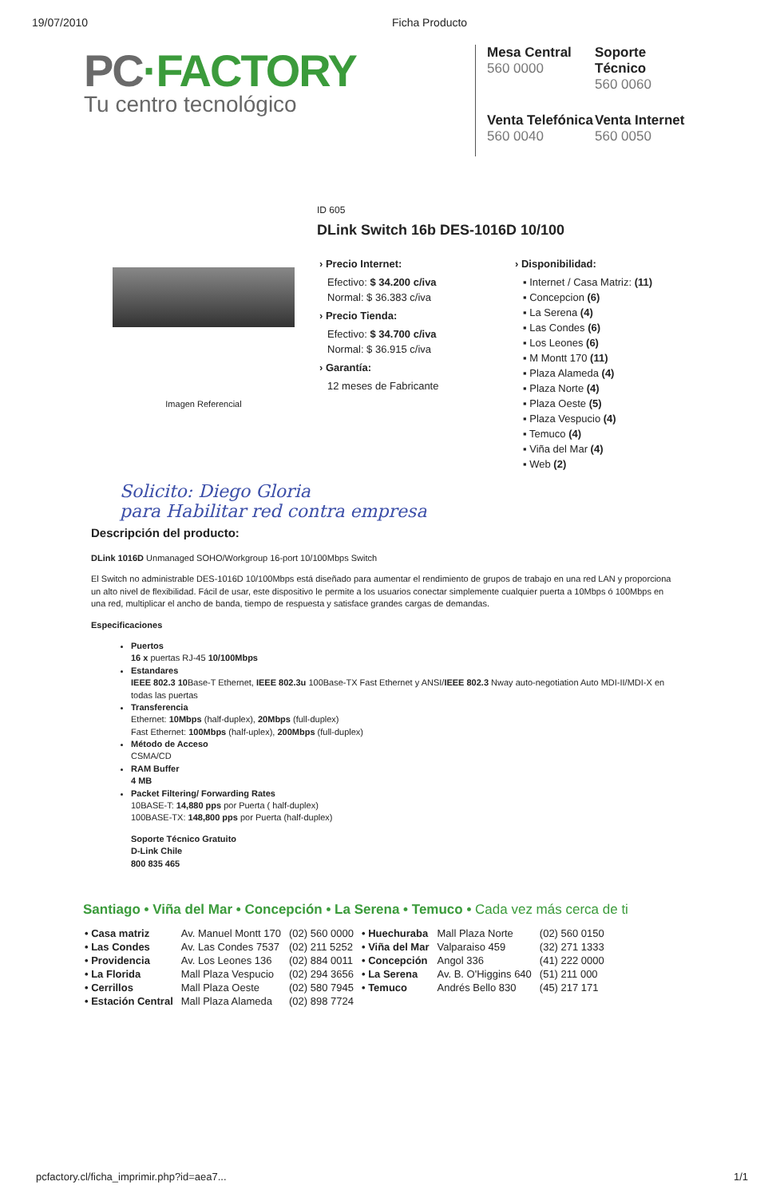19/07/2010 Ficha Producto
PC·FACTORY
Tu centro tecnológico
Mesa Central
560 0000
Soporte Técnico
560 0060
Venta Telefónica
560 0040
Venta Internet
560 0050
ID 605
DLink Switch 16b DES-1016D 10/100
Imagen Referencial
› Precio Internet:
Efectivo: $ 34.200 c/iva
Normal: $ 36.383 c/iva
› Precio Tienda:
Efectivo: $ 34.700 c/iva
Normal: $ 36.915 c/iva
› Garantía:
12 meses de Fabricante
› Disponibilidad:
▪ Internet / Casa Matriz: (11)
▪ Concepcion (6)
▪ La Serena (4)
▪ Las Condes (6)
▪ Los Leones (6)
▪ M Montt 170 (11)
▪ Plaza Alameda (4)
▪ Plaza Norte (4)
▪ Plaza Oeste (5)
▪ Plaza Vespucio (4)
▪ Temuco (4)
▪ Viña del Mar (4)
▪ Web (2)
Solicito: Diego Gloria
para Habilitar red contra empresa
Descripción del producto:
DLink 1016D Unmanaged SOHO/Workgroup 16-port 10/100Mbps Switch
El Switch no administrable DES-1016D 10/100Mbps está diseñado para aumentar el rendimiento de grupos de trabajo en una red LAN y proporciona un alto nivel de flexibilidad. Fácil de usar, este dispositivo le permite a los usuarios conectar simplemente cualquier puerta a 10Mbps ó 100Mbps en una red, multiplicar el ancho de banda, tiempo de respuesta y satisface grandes cargas de demandas.
Especificaciones
Puertos
16 x puertas RJ-45 10/100Mbps
Estandares
IEEE 802.3 10 Base-T Ethernet, IEEE 802.3u 100Base-TX Fast Ethernet y ANSI/IEEE 802.3 Nway auto-negotiation Auto MDI-II/MDI-X en todas las puertas
Transferencia
Ethernet: 10Mbps (half-duplex), 20Mbps (full-duplex)
Fast Ethernet: 100Mbps (half-uplex), 200Mbps (full-duplex)
Método de Acceso
CSMA/CD
RAM Buffer
4 MB
Packet Filtering/ Forwarding Rates
10BASE-T: 14,880 pps por Puerta ( half-duplex)
100BASE-TX: 148,800 pps por Puerta (half-duplex)
Soporte Técnico Gratuito
D-Link Chile
800 835 465
Santiago • Viña del Mar • Concepción • La Serena • Temuco • Cada vez más cerca de ti
| • Casa matriz | Av. Manuel Montt 170 | (02) 560 0000 | • Huechuraba | Mall Plaza Norte | (02) 560 0150 |
| • Las Condes | Av. Las Condes 7537 | (02) 211 5252 | • Viña del Mar | Valparaiso 459 | (32) 271 1333 |
| • Providencia | Av. Los Leones 136 | (02) 884 0011 | • Concepción | Angol 336 | (41) 222 0000 |
| • La Florida | Mall Plaza Vespucio | (02) 294 3656 | • La Serena | Av. B. O'Higgins 640 | (51) 211 000 |
| • Cerrillos | Mall Plaza Oeste | (02) 580 7945 | • Temuco | Andrés Bello 830 | (45) 217 171 |
| • Estación Central | Mall Plaza Alameda | (02) 898 7724 | | | |
pcfactory.cl/ficha_imprimir.php?id=aea7... 1/1